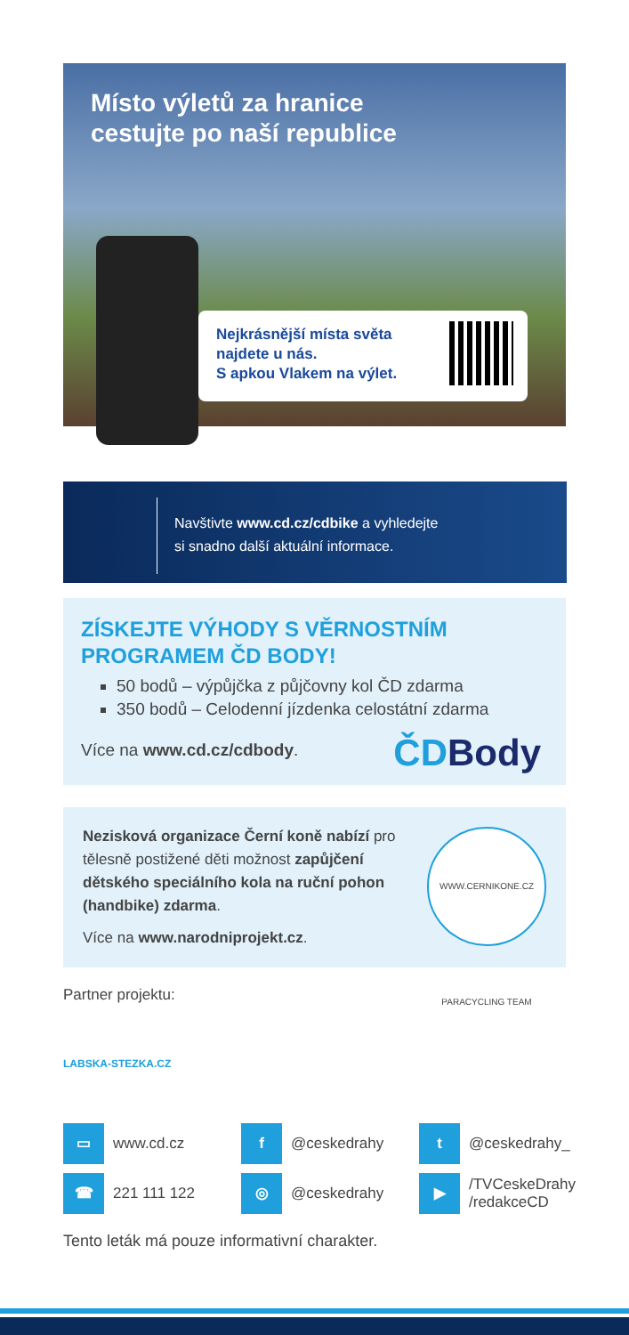Místo výletů za hranice cestujte po naší republice
Nejkrásnější místa světa
najdete u nás.
S apkou Vlakem na výlet.
Navštivte www.cd.cz/cdbike a vyhledejte
si snadno další aktuální informace.
ZÍSKEJTE VÝHODY S VĚRNOSTNÍM PROGRAMEM ČD BODY!
50 bodů – výpůjčka z půjčovny kol ČD zdarma
350 bodů – Celodenní jízdenka celostátní zdarma
Více na www.cd.cz/cdbody.
ČDBody
Nezisková organizace Černí koně nabízí pro tělesně postižené děti možnost zapůjčení dětského speciálního kola na ruční pohon (handbike) zdarma.
Více na www.narodniprojekt.cz.
WWW.CERNIKONE.CZ PARACYCLING TEAM
Partner projektu:
LABSKA-STEZKA.CZ
▭
www.cd.cz
f
@ceskedrahy
t
@ceskedrahy_
☎
221 111 122
◎
@ceskedrahy
▶
/TVCeskeDrahy
/redakceCD
Tento leták má pouze informativní charakter.